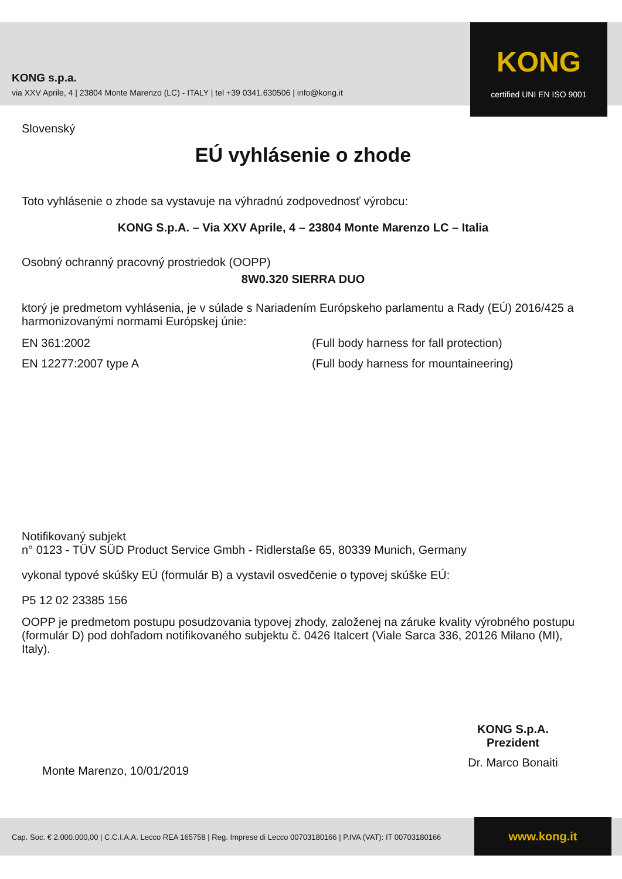KONG
certified UNI EN ISO 9001
KONG s.p.a.
via XXV Aprile, 4 | 23804 Monte Marenzo (LC) - ITALY | tel +39 0341.630506 | info@kong.it
Slovenský
EÚ vyhlásenie o zhode
Toto vyhlásenie o zhode sa vystavuje na výhradnú zodpovednosť výrobcu:
KONG S.p.A. – Via XXV Aprile, 4 – 23804 Monte Marenzo LC – Italia
Osobný ochranný pracovný prostriedok (OOPP)
8W0.320 SIERRA DUO
ktorý je predmetom vyhlásenia, je v súlade s Nariadením Európskeho parlamentu a Rady (EÚ) 2016/425 a harmonizovanými normami Európskej únie:
EN 361:2002 (Full body harness for fall protection)
EN 12277:2007 type A (Full body harness for mountaineering)
Notifikovaný subjekt
n° 0123 - TÜV SÜD Product Service Gmbh - Ridlerstaße 65, 80339 Munich, Germany
vykonal typové skúšky EÚ (formulár B) a vystavil osvedčenie o typovej skúške EÚ:
P5 12 02 23385 156
OOPP je predmetom postupu posudzovania typovej zhody, založenej na záruke kvality výrobného postupu (formulár D) pod dohľadom notifikovaného subjektu č. 0426 Italcert (Viale Sarca 336, 20126 Milano (MI), Italy).
KONG S.p.A.
Prezident
Dr. Marco Bonaiti
Monte Marenzo, 10/01/2019
Cap. Soc. € 2.000.000,00 | C.C.I.A.A. Lecco REA 165758 | Reg. Imprese di Lecco 00703180166 | P.IVA (VAT): IT 00703180166
www.kong.it